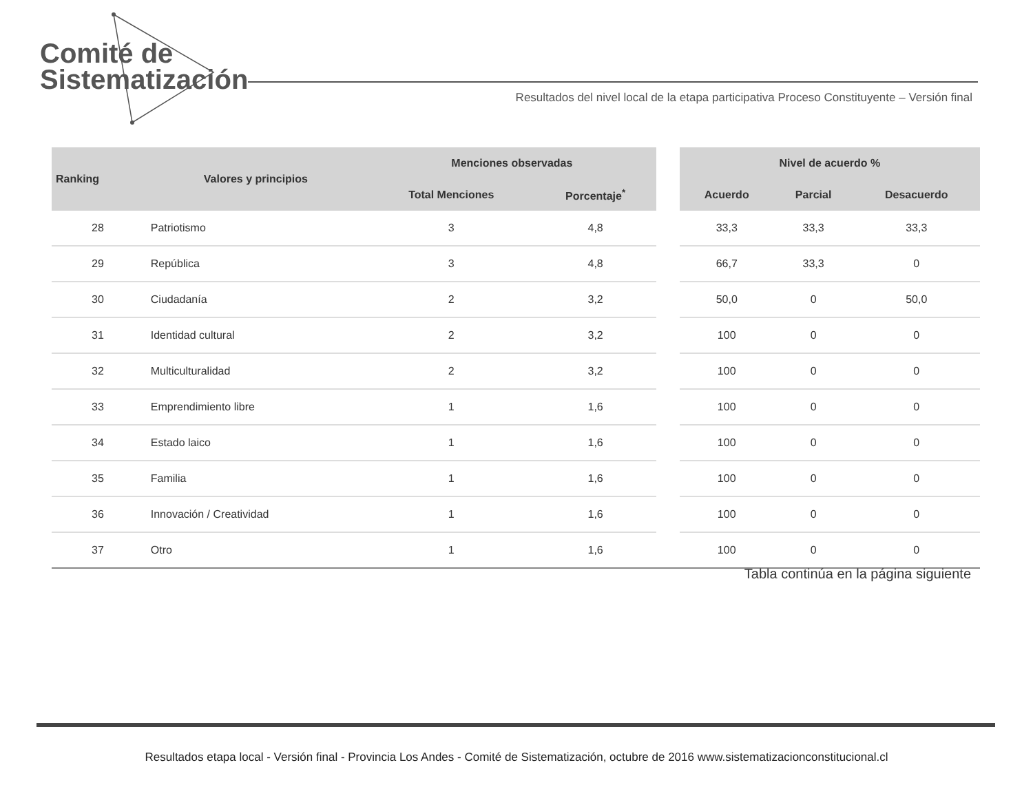Comité de
Sistematización
Resultados del nivel local de la etapa participativa Proceso Constituyente – Versión final
| Ranking | Valores y principios | Menciones observadas | | | Nivel de acuerdo % | | |
| --- | --- | --- | --- | --- | --- | --- | --- |
| | | Total Menciones | Porcentaje<sup>*</sup> | | Acuerdo | Parcial | Desacuerdo |
| 28 | Patriotismo | 3 | 4,8 | | 33,3 | 33,3 | 33,3 |
| 29 | República | 3 | 4,8 | | 66,7 | 33,3 | 0 |
| 30 | Ciudadanía | 2 | 3,2 | | 50,0 | 0 | 50,0 |
| 31 | Identidad cultural | 2 | 3,2 | | 100 | 0 | 0 |
| 32 | Multiculturalidad | 2 | 3,2 | | 100 | 0 | 0 |
| 33 | Emprendimiento libre | 1 | 1,6 | | 100 | 0 | 0 |
| 34 | Estado laico | 1 | 1,6 | | 100 | 0 | 0 |
| 35 | Familia | 1 | 1,6 | | 100 | 0 | 0 |
| 36 | Innovación / Creatividad | 1 | 1,6 | | 100 | 0 | 0 |
| 37 | Otro | 1 | 1,6 | | 100 | 0 | 0 |
Tabla continúa en la página siguiente
Resultados etapa local - Versión final - Provincia Los Andes - Comité de Sistematización, octubre de 2016 www.sistematizacionconstitucional.cl